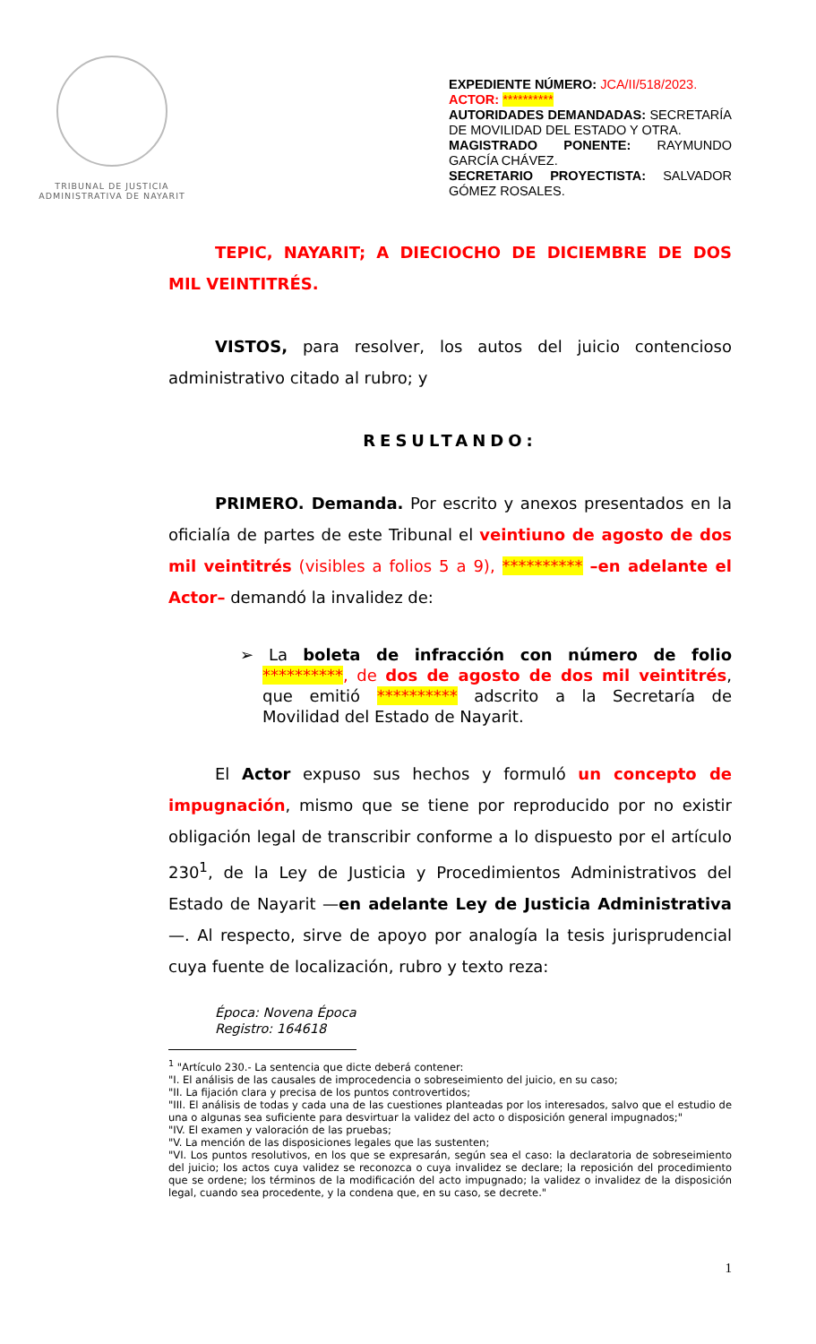TRIBUNAL DE JUSTICIA
ADMINISTRATIVA DE NAYARIT
EXPEDIENTE NÚMERO: JCA/II/518/2023.
ACTOR: **********
AUTORIDADES DEMANDADAS: SECRETARÍA DE MOVILIDAD DEL ESTADO Y OTRA.
MAGISTRADO PONENTE: RAYMUNDO GARCÍA CHÁVEZ.
SECRETARIO PROYECTISTA: SALVADOR GÓMEZ ROSALES.
TEPIC, NAYARIT; A DIECIOCHO DE DICIEMBRE DE DOS MIL VEINTITRÉS.
VISTOS, para resolver, los autos del juicio contencioso administrativo citado al rubro; y
RESULTANDO:
PRIMERO. Demanda. Por escrito y anexos presentados en la oficialía de partes de este Tribunal el veintiuno de agosto de dos mil veintitrés (visibles a folios 5 a 9), ********** –en adelante el Actor– demandó la invalidez de:
➢ La boleta de infracción con número de folio **********, de dos de agosto de dos mil veintitrés, que emitió ********** adscrito a la Secretaría de Movilidad del Estado de Nayarit.
El Actor expuso sus hechos y formuló un concepto de impugnación, mismo que se tiene por reproducido por no existir obligación legal de transcribir conforme a lo dispuesto por el artículo 230<sup>1</sup>, de la Ley de Justicia y Procedimientos Administrativos del Estado de Nayarit —en adelante Ley de Justicia Administrativa—. Al respecto, sirve de apoyo por analogía la tesis jurisprudencial cuya fuente de localización, rubro y texto reza:
Época: Novena Época
Registro: 164618
<sup>1</sup> "Artículo 230.- La sentencia que dicte deberá contener:
"I. El análisis de las causales de improcedencia o sobreseimiento del juicio, en su caso;
"II. La fijación clara y precisa de los puntos controvertidos;
"III. El análisis de todas y cada una de las cuestiones planteadas por los interesados, salvo que el estudio de una o algunas sea suficiente para desvirtuar la validez del acto o disposición general impugnados;"
"IV. El examen y valoración de las pruebas;
"V. La mención de las disposiciones legales que las sustenten;
"VI. Los puntos resolutivos, en los que se expresarán, según sea el caso: la declaratoria de sobreseimiento del juicio; los actos cuya validez se reconozca o cuya invalidez se declare; la reposición del procedimiento que se ordene; los términos de la modificación del acto impugnado; la validez o invalidez de la disposición legal, cuando sea procedente, y la condena que, en su caso, se decrete."
1